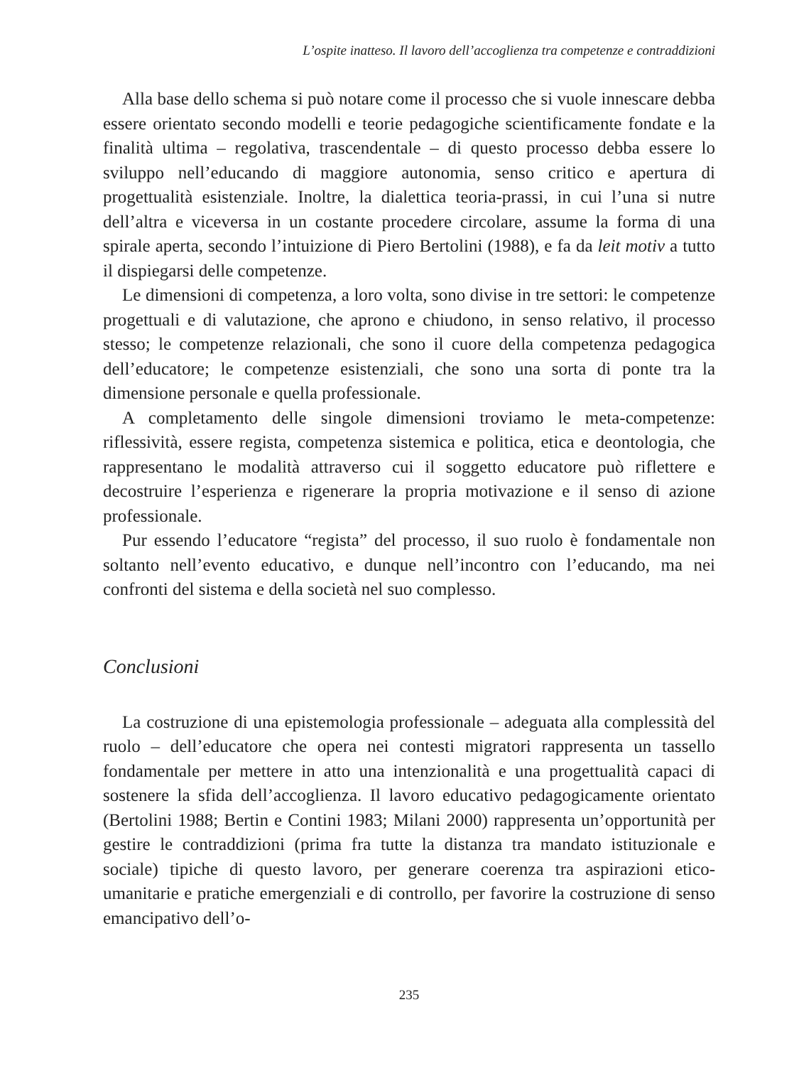L’ospite inatteso. Il lavoro dell’accoglienza tra competenze e contraddizioni
Alla base dello schema si può notare come il processo che si vuole innescare debba essere orientato secondo modelli e teorie pedagogiche scientificamente fondate e la finalità ultima – regolativa, trascendentale – di questo processo debba essere lo sviluppo nell’educando di maggiore autonomia, senso critico e apertura di progettualità esistenziale. Inoltre, la dialettica teoria-prassi, in cui l’una si nutre dell’altra e viceversa in un costante procedere circolare, assume la forma di una spirale aperta, secondo l’intuizione di Piero Bertolini (1988), e fa da leit motiv a tutto il dispiegarsi delle competenze.
Le dimensioni di competenza, a loro volta, sono divise in tre settori: le competenze progettuali e di valutazione, che aprono e chiudono, in senso relativo, il processo stesso; le competenze relazionali, che sono il cuore della competenza pedagogica dell’educatore; le competenze esistenziali, che sono una sorta di ponte tra la dimensione personale e quella professionale.
A completamento delle singole dimensioni troviamo le meta-competenze: riflessività, essere regista, competenza sistemica e politica, etica e deontologia, che rappresentano le modalità attraverso cui il soggetto educatore può riflettere e decostruire l’esperienza e rigenerare la propria motivazione e il senso di azione professionale.
Pur essendo l’educatore “regista” del processo, il suo ruolo è fondamentale non soltanto nell’evento educativo, e dunque nell’incontro con l’educando, ma nei confronti del sistema e della società nel suo complesso.
Conclusioni
La costruzione di una epistemologia professionale – adeguata alla complessità del ruolo – dell’educatore che opera nei contesti migratori rappresenta un tassello fondamentale per mettere in atto una intenzionalità e una progettualità capaci di sostenere la sfida dell’accoglienza. Il lavoro educativo pedagogicamente orientato (Bertolini 1988; Bertin e Contini 1983; Milani 2000) rappresenta un’opportunità per gestire le contraddizioni (prima fra tutte la distanza tra mandato istituzionale e sociale) tipiche di questo lavoro, per generare coerenza tra aspirazioni etico-umanitarie e pratiche emergenziali e di controllo, per favorire la costruzione di senso emancipativo dell’o-
235